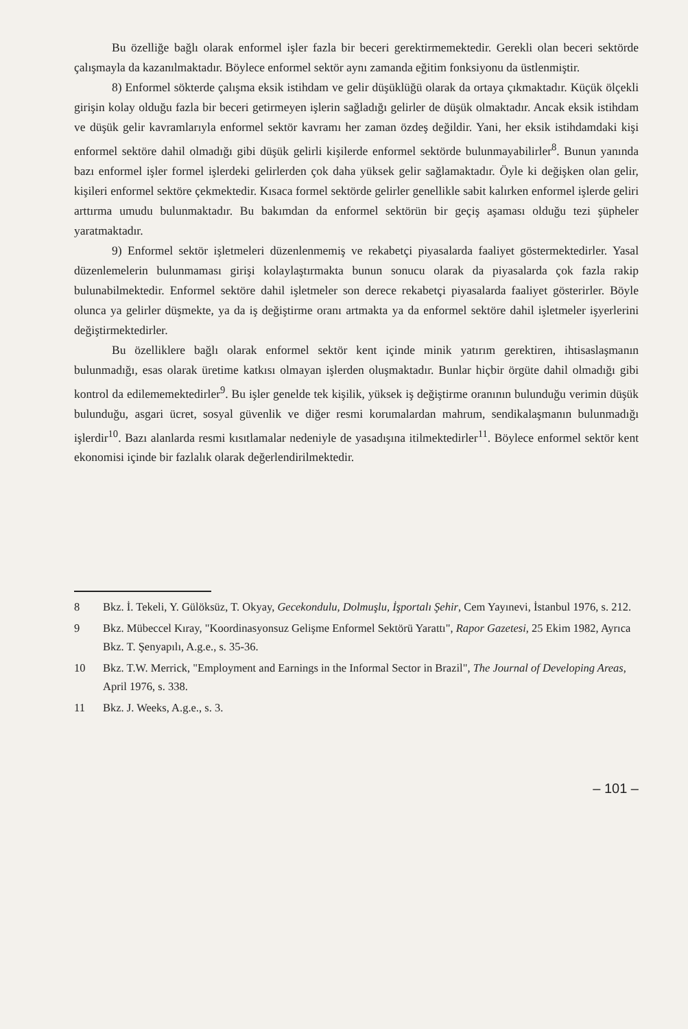Bu özelliğe bağlı olarak enformel işler fazla bir beceri gerektirmemektedir. Gerekli olan beceri sektörde çalışmayla da kazanılmaktadır. Böylece enformel sektör aynı zamanda eğitim fonksiyonu da üstlenmiştir.
8) Enformel sökterde çalışma eksik istihdam ve gelir düşüklüğü olarak da ortaya çıkmaktadır. Küçük ölçekli girişin kolay olduğu fazla bir beceri getirmeyen işlerin sağladığı gelirler de düşük olmaktadır. Ancak eksik istihdam ve düşük gelir kavramlarıyla enformel sektör kavramı her zaman özdeş değildir. Yani, her eksik istihdamdaki kişi enformel sektöre dahil olmadığı gibi düşük gelirli kişilerde enformel sektörde bulunmayabilirler<sup>8</sup>. Bunun yanında bazı enformel işler formel işlerdeki gelirlerden çok daha yüksek gelir sağlamaktadır. Öyle ki değişken olan gelir, kişileri enformel sektöre çekmektedir. Kısaca formel sektörde gelirler genellikle sabit kalırken enformel işlerde geliri arttırma umudu bulunmaktadır. Bu bakımdan da enformel sektörün bir geçiş aşaması olduğu tezi şüpheler yaratmaktadır.
9) Enformel sektör işletmeleri düzenlenmemiş ve rekabetçi piyasalarda faaliyet göstermektedirler. Yasal düzenlemelerin bulunmaması girişi kolaylaştırmakta bunun sonucu olarak da piyasalarda çok fazla rakip bulunabilmektedir. Enformel sektöre dahil işletmeler son derece rekabetçi piyasalarda faaliyet gösterirler. Böyle olunca ya gelirler düşmekte, ya da iş değiştirme oranı artmakta ya da enformel sektöre dahil işletmeler işyerlerini değiştirmektedirler.
Bu özelliklere bağlı olarak enformel sektör kent içinde minik yatırım gerektiren, ihtisaslaşmanın bulunmadığı, esas olarak üretime katkısı olmayan işlerden oluşmaktadır. Bunlar hiçbir örgüte dahil olmadığı gibi kontrol da edilememektedirler<sup>9</sup>. Bu işler genelde tek kişilik, yüksek iş değiştirme oranının bulunduğu verimin düşük bulunduğu, asgari ücret, sosyal güvenlik ve diğer resmi korumalardan mahrum, sendikalaşmanın bulunmadığı işlerdir<sup>10</sup>. Bazı alanlarda resmi kısıtlamalar nedeniyle de yasadışına itilmektedirler<sup>11</sup>. Böylece enformel sektör kent ekonomisi içinde bir fazlalık olarak değerlendirilmektedir.
8 Bkz. İ. Tekeli, Y. Gülöksüz, T. Okyay, Gecekondulu, Dolmuşlu, İşportalı Şehir, Cem Yayınevi, İstanbul 1976, s. 212.
9 Bkz. Mübeccel Kıray, "Koordinasyonsuz Gelişme Enformel Sektörü Yarattı", Rapor Gazetesi, 25 Ekim 1982, Ayrıca Bkz. T. Şenyapılı, A.g.e., s. 35-36.
10 Bkz. T.W. Merrick, "Employment and Earnings in the Informal Sector in Brazil", The Journal of Developing Areas, April 1976, s. 338.
11 Bkz. J. Weeks, A.g.e., s. 3.
– 101 –